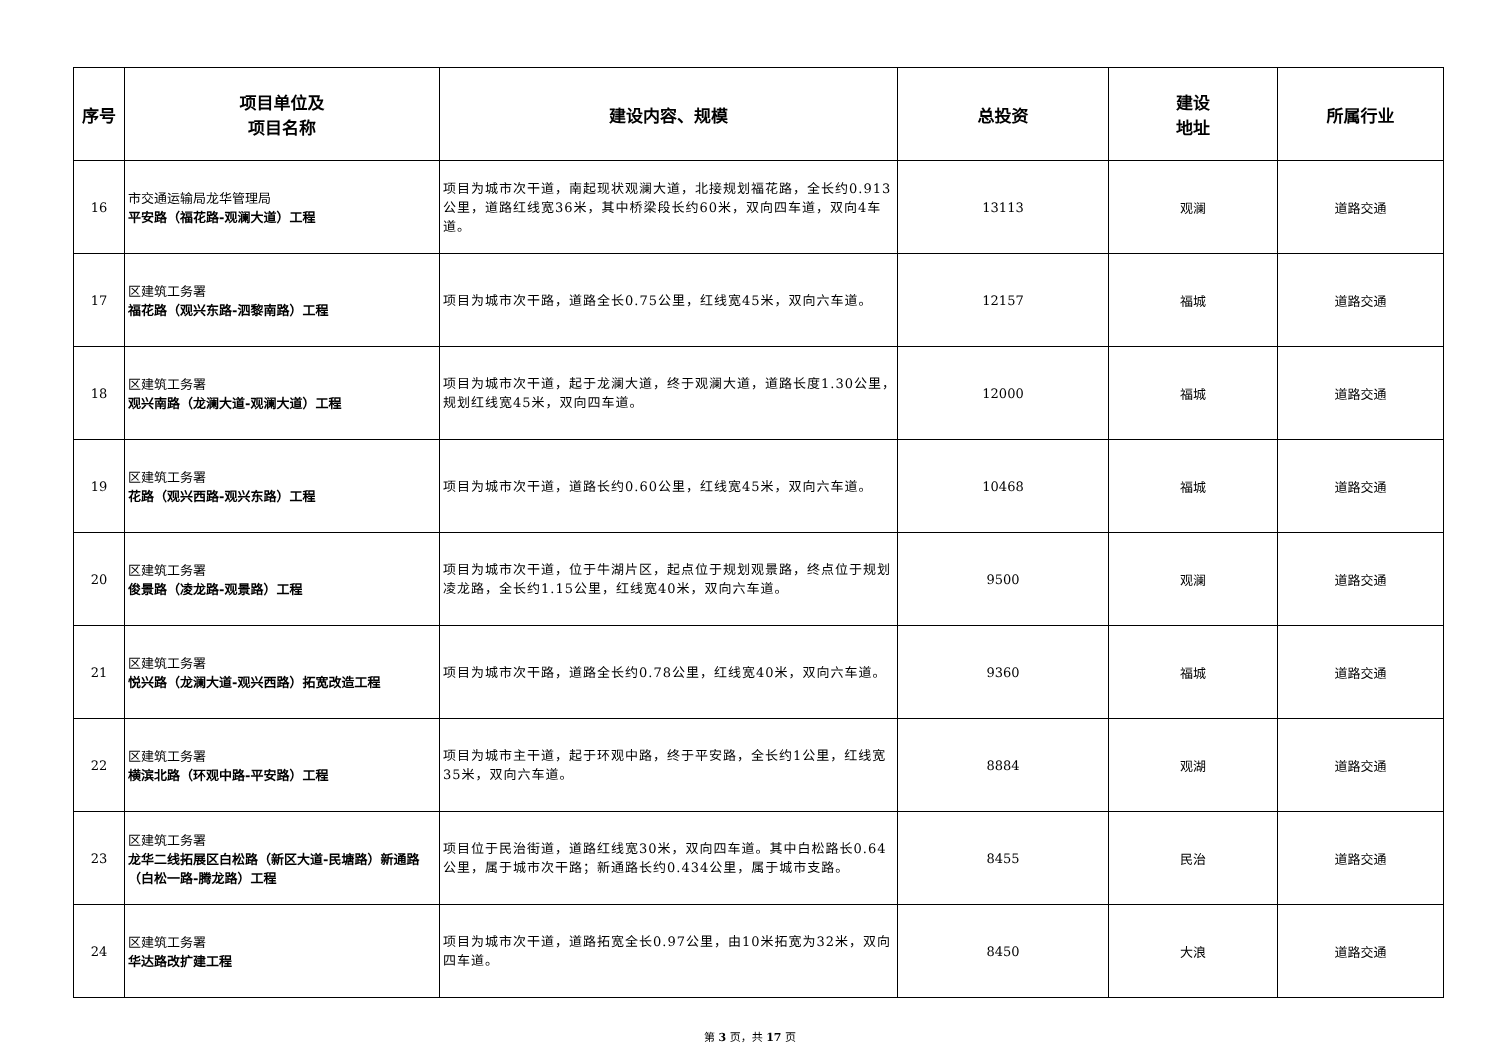| 序号 | 项目单位及 项目名称 | 建设内容、规模 | 总投资 | 建设 地址 | 所属行业 |
| --- | --- | --- | --- | --- | --- |
| 16 | 市交通运输局龙华管理局 平安路（福花路-观澜大道）工程 | 项目为城市次干道，南起现状观澜大道，北接规划福花路，全长约0.913公里，道路红线宽36米，其中桥梁段长约60米，双向四车道，双向4车道。 | 13113 | 观澜 | 道路交通 |
| 17 | 区建筑工务署 福花路（观兴东路-泗黎南路）工程 | 项目为城市次干路，道路全长0.75公里，红线宽45米，双向六车道。 | 12157 | 福城 | 道路交通 |
| 18 | 区建筑工务署 观兴南路（龙澜大道-观澜大道）工程 | 项目为城市次干道，起于龙澜大道，终于观澜大道，道路长度1.30公里，规划红线宽45米，双向四车道。 | 12000 | 福城 | 道路交通 |
| 19 | 区建筑工务署 花路（观兴西路-观兴东路）工程 | 项目为城市次干道，道路长约0.60公里，红线宽45米，双向六车道。 | 10468 | 福城 | 道路交通 |
| 20 | 区建筑工务署 俊景路（凌龙路-观景路）工程 | 项目为城市次干道，位于牛湖片区，起点位于规划观景路，终点位于规划凌龙路，全长约1.15公里，红线宽40米，双向六车道。 | 9500 | 观澜 | 道路交通 |
| 21 | 区建筑工务署 悦兴路（龙澜大道-观兴西路）拓宽改造工程 | 项目为城市次干路，道路全长约0.78公里，红线宽40米，双向六车道。 | 9360 | 福城 | 道路交通 |
| 22 | 区建筑工务署 横滨北路（环观中路-平安路）工程 | 项目为城市主干道，起于环观中路，终于平安路，全长约1公里，红线宽35米，双向六车道。 | 8884 | 观湖 | 道路交通 |
| 23 | 区建筑工务署 龙华二线拓展区白松路（新区大道-民塘路）新通路（白松一路-腾龙路）工程 | 项目位于民治街道，道路红线宽30米，双向四车道。其中白松路长0.64公里，属于城市次干路；新通路长约0.434公里，属于城市支路。 | 8455 | 民治 | 道路交通 |
| 24 | 区建筑工务署 华达路改扩建工程 | 项目为城市次干道，道路拓宽全长0.97公里，由10米拓宽为32米，双向四车道。 | 8450 | 大浪 | 道路交通 |
第 3 页，共 17 页